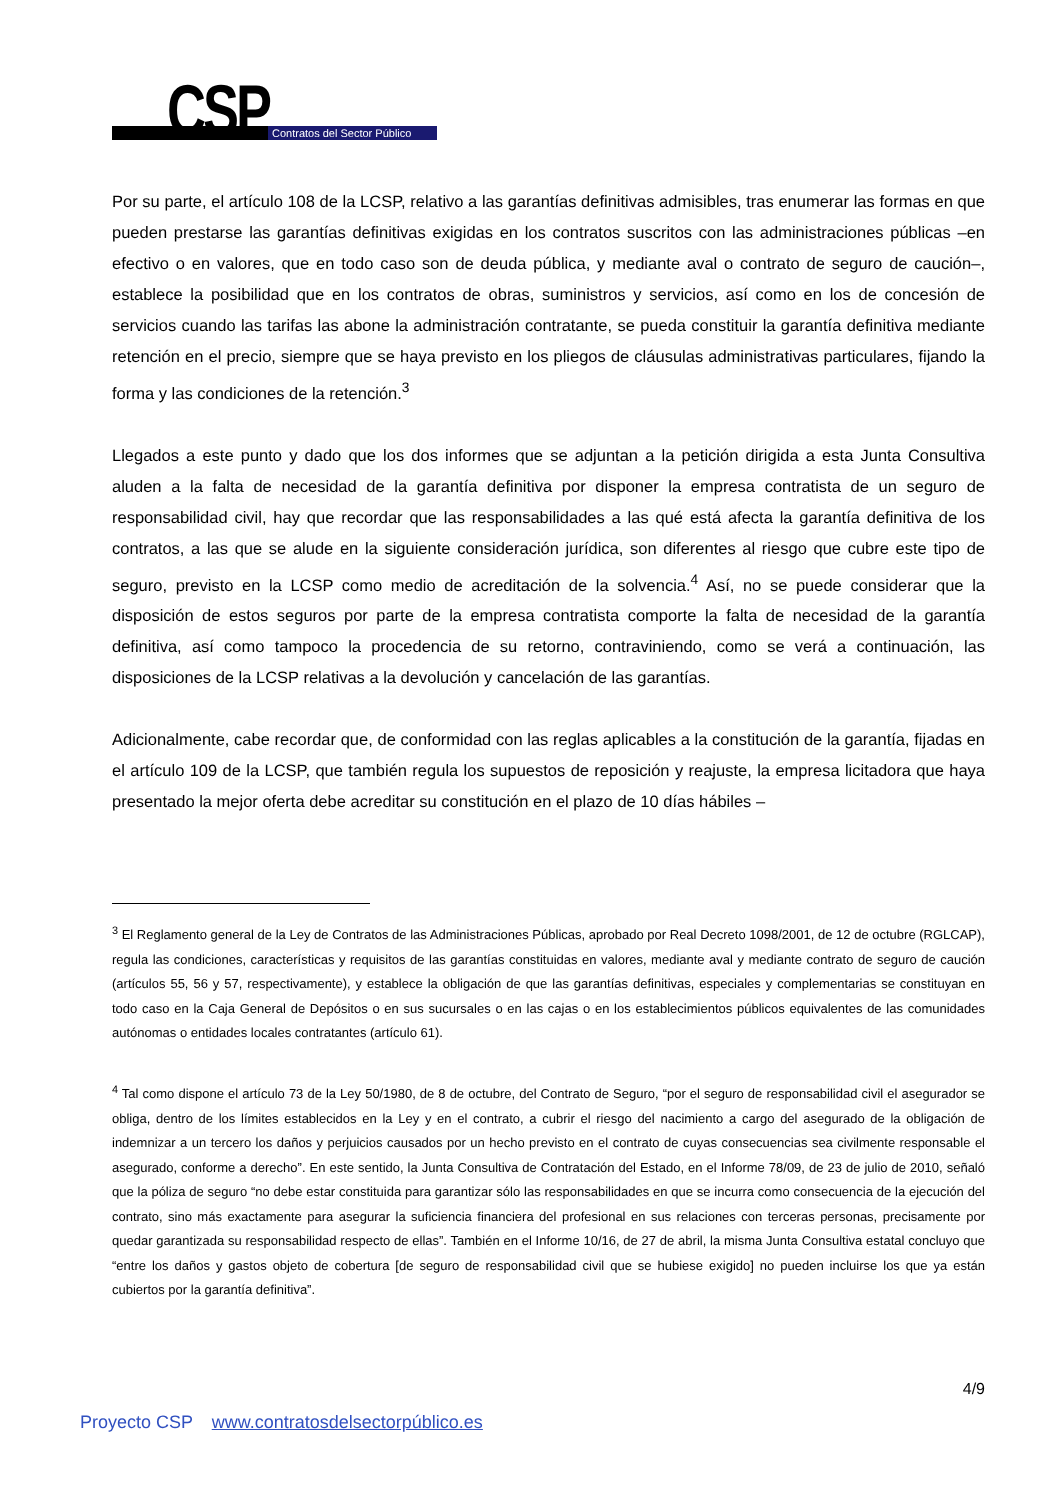CSP Contratos del Sector Público
Por su parte, el artículo 108 de la LCSP, relativo a las garantías definitivas admisibles, tras enumerar las formas en que pueden prestarse las garantías definitivas exigidas en los contratos suscritos con las administraciones públicas –en efectivo o en valores, que en todo caso son de deuda pública, y mediante aval o contrato de seguro de caución–, establece la posibilidad que en los contratos de obras, suministros y servicios, así como en los de concesión de servicios cuando las tarifas las abone la administración contratante, se pueda constituir la garantía definitiva mediante retención en el precio, siempre que se haya previsto en los pliegos de cláusulas administrativas particulares, fijando la forma y las condiciones de la retención.<sup>3</sup>
Llegados a este punto y dado que los dos informes que se adjuntan a la petición dirigida a esta Junta Consultiva aluden a la falta de necesidad de la garantía definitiva por disponer la empresa contratista de un seguro de responsabilidad civil, hay que recordar que las responsabilidades a las qué está afecta la garantía definitiva de los contratos, a las que se alude en la siguiente consideración jurídica, son diferentes al riesgo que cubre este tipo de seguro, previsto en la LCSP como medio de acreditación de la solvencia.<sup>4</sup> Así, no se puede considerar que la disposición de estos seguros por parte de la empresa contratista comporte la falta de necesidad de la garantía definitiva, así como tampoco la procedencia de su retorno, contraviniendo, como se verá a continuación, las disposiciones de la LCSP relativas a la devolución y cancelación de las garantías.
Adicionalmente, cabe recordar que, de conformidad con las reglas aplicables a la constitución de la garantía, fijadas en el artículo 109 de la LCSP, que también regula los supuestos de reposición y reajuste, la empresa licitadora que haya presentado la mejor oferta debe acreditar su constitución en el plazo de 10 días hábiles –
<sup>3</sup> El Reglamento general de la Ley de Contratos de las Administraciones Públicas, aprobado por Real Decreto 1098/2001, de 12 de octubre (RGLCAP), regula las condiciones, características y requisitos de las garantías constituidas en valores, mediante aval y mediante contrato de seguro de caución (artículos 55, 56 y 57, respectivamente), y establece la obligación de que las garantías definitivas, especiales y complementarias se constituyan en todo caso en la Caja General de Depósitos o en sus sucursales o en las cajas o en los establecimientos públicos equivalentes de las comunidades autónomas o entidades locales contratantes (artículo 61).
<sup>4</sup> Tal como dispone el artículo 73 de la Ley 50/1980, de 8 de octubre, del Contrato de Seguro, “por el seguro de responsabilidad civil el asegurador se obliga, dentro de los límites establecidos en la Ley y en el contrato, a cubrir el riesgo del nacimiento a cargo del asegurado de la obligación de indemnizar a un tercero los daños y perjuicios causados por un hecho previsto en el contrato de cuyas consecuencias sea civilmente responsable el asegurado, conforme a derecho”. En este sentido, la Junta Consultiva de Contratación del Estado, en el Informe 78/09, de 23 de julio de 2010, señaló que la póliza de seguro “no debe estar constituida para garantizar sólo las responsabilidades en que se incurra como consecuencia de la ejecución del contrato, sino más exactamente para asegurar la suficiencia financiera del profesional en sus relaciones con terceras personas, precisamente por quedar garantizada su responsabilidad respecto de ellas”. También en el Informe 10/16, de 27 de abril, la misma Junta Consultiva estatal concluyo que “entre los daños y gastos objeto de cobertura [de seguro de responsabilidad civil que se hubiese exigido] no pueden incluirse los que ya están cubiertos por la garantía definitiva”.
4/9
Proyecto CSP www.contratosdelsectorpúblico.es